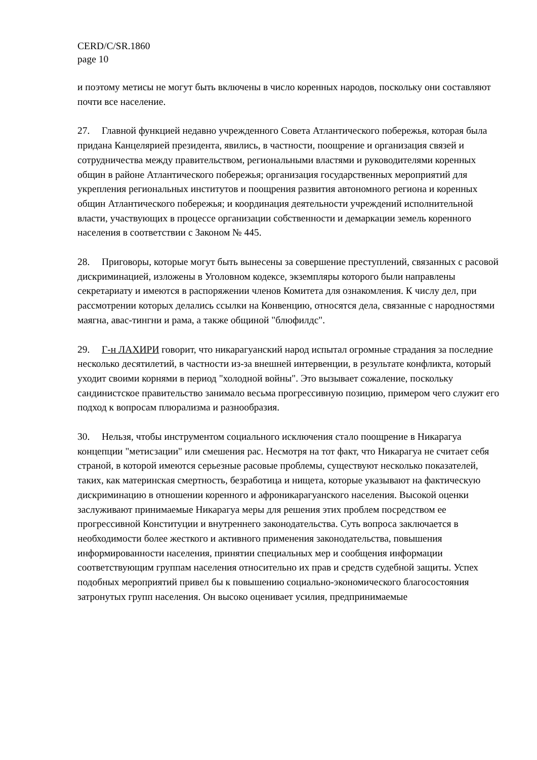CERD/C/SR.1860
page 10
и поэтому метисы не могут быть включены в число коренных народов, поскольку они составляют почти все население.
27. Главной функцией недавно учрежденного Совета Атлантического побережья, которая была придана Канцелярией президента, явились, в частности, поощрение и организация связей и сотрудничества между правительством, региональными властями и руководителями коренных общин в районе Атлантического побережья; организация государственных мероприятий для укрепления региональных институтов и поощрения развития автономного региона и коренных общин Атлантического побережья; и координация деятельности учреждений исполнительной власти, участвующих в процессе организации собственности и демаркации земель коренного населения в соответствии с Законом № 445.
28. Приговоры, которые могут быть вынесены за совершение преступлений, связанных с расовой дискриминацией, изложены в Уголовном кодексе, экземпляры которого были направлены секретариату и имеются в распоряжении членов Комитета для ознакомления. К числу дел, при рассмотрении которых делались ссылки на Конвенцию, относятся дела, связанные с народностями маягна, авас-тингни и рама, а также общиной "блюфилдс".
29. Г-н ЛАХИРИ говорит, что никарагуанский народ испытал огромные страдания за последние несколько десятилетий, в частности из-за внешней интервенции, в результате конфликта, который уходит своими корнями в период "холодной войны". Это вызывает сожаление, поскольку сандинистское правительство занимало весьма прогрессивную позицию, примером чего служит его подход к вопросам плюрализма и разнообразия.
30. Нельзя, чтобы инструментом социального исключения стало поощрение в Никарагуа концепции "метисзации" или смешения рас. Несмотря на тот факт, что Никарагуа не считает себя страной, в которой имеются серьезные расовые проблемы, существуют несколько показателей, таких, как материнская смертность, безработица и нищета, которые указывают на фактическую дискриминацию в отношении коренного и афроникарагуанского населения. Высокой оценки заслуживают принимаемые Никарагуа меры для решения этих проблем посредством ее прогрессивной Конституции и внутреннего законодательства. Суть вопроса заключается в необходимости более жесткого и активного применения законодательства, повышения информированности населения, принятии специальных мер и сообщения информации соответствующим группам населения относительно их прав и средств судебной защиты. Успех подобных мероприятий привел бы к повышению социально-экономического благосостояния затронутых групп населения. Он высоко оценивает усилия, предпринимаемые